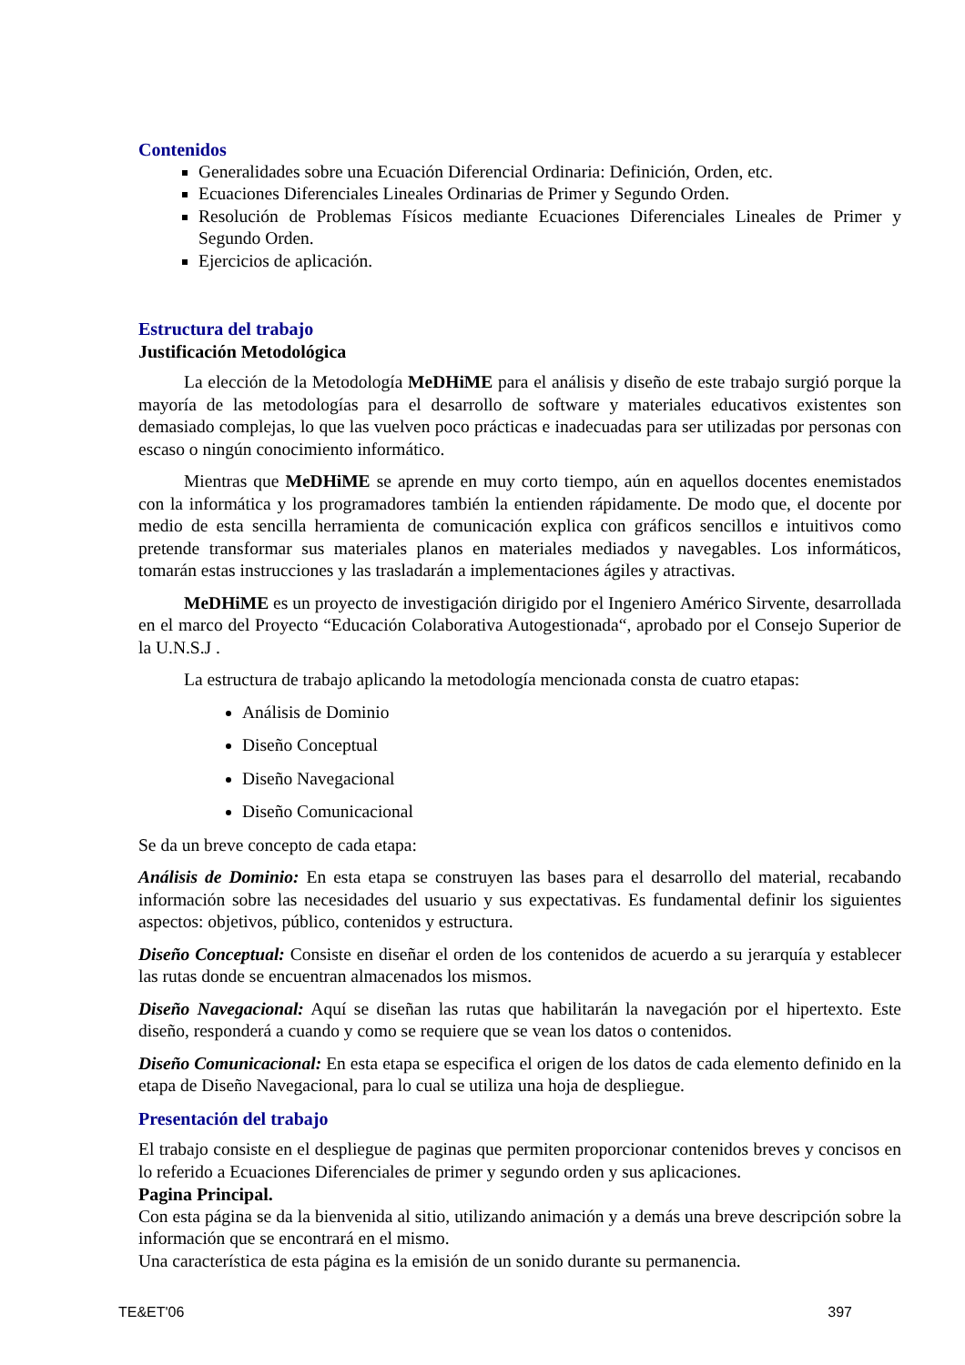Contenidos
Generalidades sobre una Ecuación Diferencial Ordinaria: Definición, Orden, etc.
Ecuaciones Diferenciales Lineales Ordinarias de Primer y Segundo Orden.
Resolución de Problemas Físicos mediante Ecuaciones Diferenciales Lineales de Primer y Segundo Orden.
Ejercicios de aplicación.
Estructura del trabajo
Justificación Metodológica
La elección de la Metodología MeDHiME para el análisis y diseño de este trabajo surgió porque la mayoría de las metodologías para el desarrollo de software y materiales educativos existentes son demasiado complejas, lo que las vuelven poco prácticas e inadecuadas para ser utilizadas por personas con escaso o ningún conocimiento informático.
Mientras que MeDHiME se aprende en muy corto tiempo, aún en aquellos docentes enemistados con la informática y los programadores también la entienden rápidamente. De modo que, el docente por medio de esta sencilla herramienta de comunicación explica con gráficos sencillos e intuitivos como pretende transformar sus materiales planos en materiales mediados y navegables. Los informáticos, tomarán estas instrucciones y las trasladarán a implementaciones ágiles y atractivas.
MeDHiME es un proyecto de investigación dirigido por el Ingeniero Américo Sirvente, desarrollada en el marco del Proyecto “Educación Colaborativa Autogestionada“, aprobado por el Consejo Superior de la U.N.S.J .
La estructura de trabajo aplicando la metodología mencionada consta de cuatro etapas:
Análisis de Dominio
Diseño Conceptual
Diseño Navegacional
Diseño Comunicacional
Se da un breve concepto de cada etapa:
Análisis de Dominio: En esta etapa se construyen las bases para el desarrollo del material, recabando información sobre las necesidades del usuario y sus expectativas. Es fundamental definir los siguientes aspectos: objetivos, público, contenidos y estructura.
Diseño Conceptual: Consiste en diseñar el orden de los contenidos de acuerdo a su jerarquía y establecer las rutas donde se encuentran almacenados los mismos.
Diseño Navegacional: Aquí se diseñan las rutas que habilitarán la navegación por el hipertexto. Este diseño, responderá a cuando y como se requiere que se vean los datos o contenidos.
Diseño Comunicacional: En esta etapa se especifica el origen de los datos de cada elemento definido en la etapa de Diseño Navegacional, para lo cual se utiliza una hoja de despliegue.
Presentación del trabajo
El trabajo consiste en el despliegue de paginas que permiten proporcionar contenidos breves y concisos en lo referido a Ecuaciones Diferenciales de primer y segundo orden y sus aplicaciones.
Pagina Principal.
Con esta página se da la bienvenida al sitio, utilizando animación y a demás una breve descripción sobre la información que se encontrará en el mismo.
Una característica de esta página es la emisión de un sonido durante su permanencia.
TE&ET'06 397